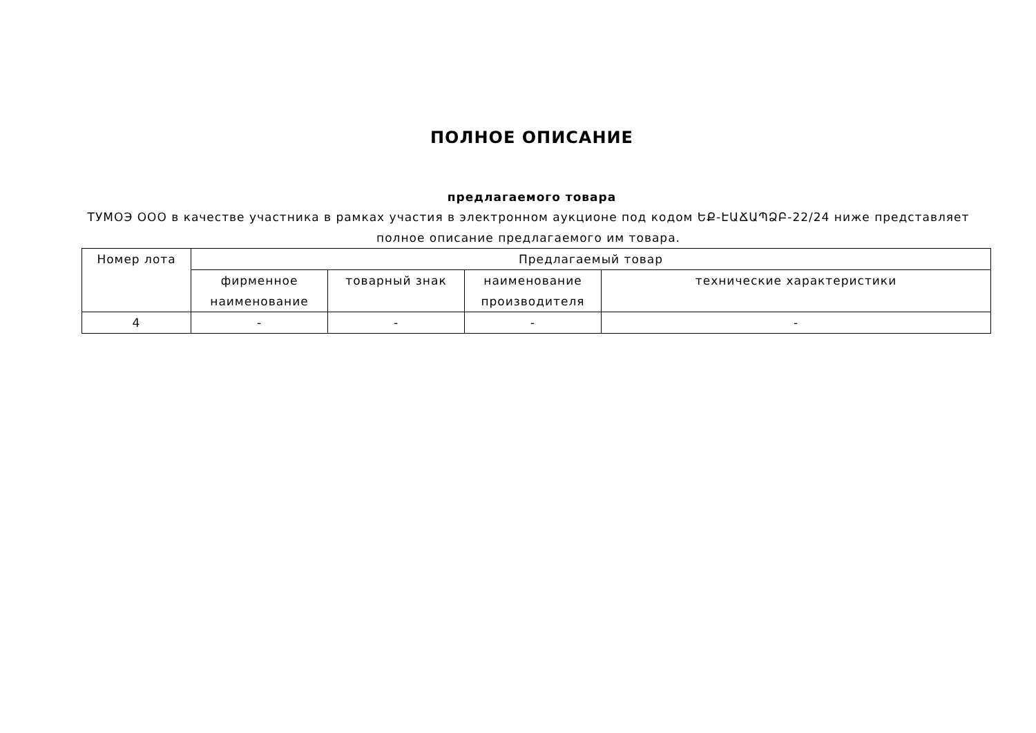ПОЛНОЕ ОПИСАНИЕ
предлагаемого товара
ТУМОЭ ООО в качестве участника в рамках участия в электронном аукционе под кодом ԵՔ-ԷԱՃԱՊՁԲ-22/24 ниже представляет полное описание предлагаемого им товара.
| Номер лота | Предлагаемый товар | | | |
| --- | --- | --- | --- | --- |
| | фирменное наименование | товарный знак | наименование производителя | технические характеристики |
| 4 | - | - | - | - |